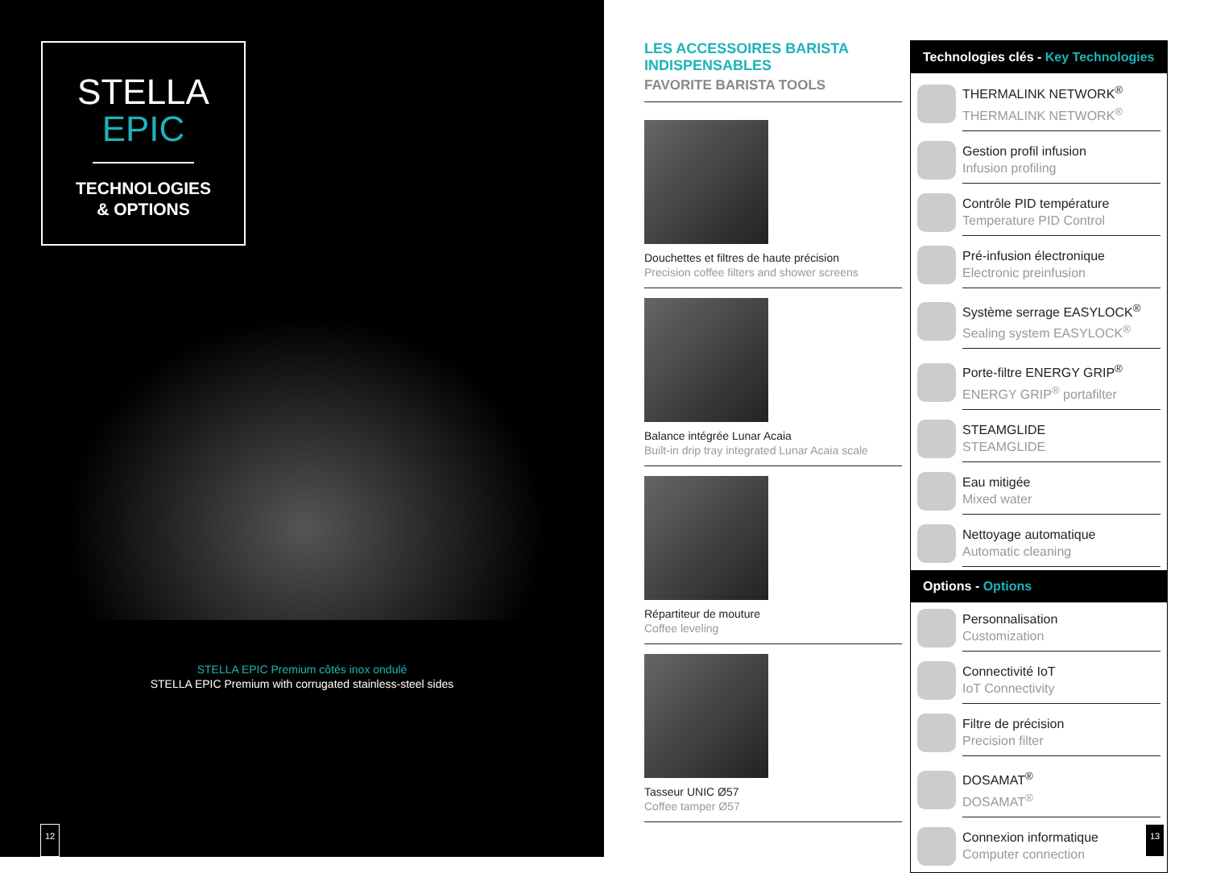STELLA
EPIC
TECHNOLOGIES
& OPTIONS
STELLA EPIC Premium côtés inox ondulé
STELLA EPIC Premium with corrugated stainless-steel sides
12
LES ACCESSOIRES BARISTA INDISPENSABLES
FAVORITE BARISTA TOOLS
Douchettes et filtres de haute précision
Precision coffee filters and shower screens
Balance intégrée Lunar Acaia
Built-in drip tray integrated Lunar Acaia scale
Répartiteur de mouture
Coffee leveling
Tasseur UNIC Ø57
Coffee tamper Ø57
Technologies clés - Key Technologies
THERMALINK NETWORK<sup>®</sup>
THERMALINK NETWORK<sup>®</sup>
Gestion profil infusion
Infusion profiling
Contrôle PID température
Temperature PID Control
Pré-infusion électronique
Electronic preinfusion
Système serrage EASYLOCK<sup>®</sup>
Sealing system EASYLOCK<sup>®</sup>
Porte-filtre ENERGY GRIP<sup>®</sup>
ENERGY GRIP<sup>®</sup> portafilter
STEAMGLIDE
STEAMGLIDE
Eau mitigée
Mixed water
Nettoyage automatique
Automatic cleaning
Options - Options
Personnalisation
Customization
Connectivité IoT
IoT Connectivity
Filtre de précision
Precision filter
DOSAMAT<sup>®</sup>
DOSAMAT<sup>®</sup>
Connexion informatique
Computer connection
13